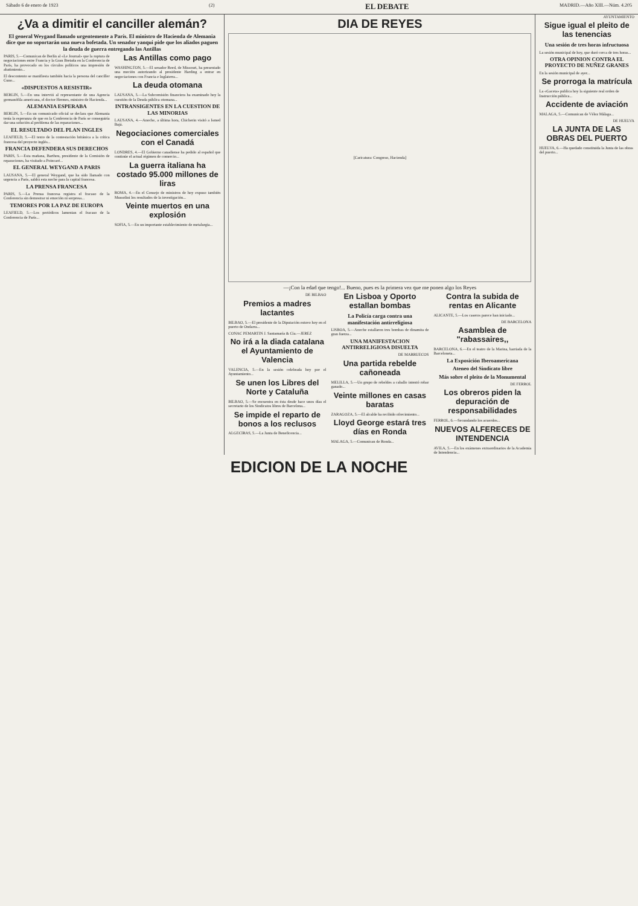Sábado 6 de enero de 1923 (2) EL DEBATE MADRID.—Año XIII.—Núm. 4.205
¿Va a dimitir el canciller alemán?
El general Weygand llamado urgentemente a París. El ministro de Hacienda de Alemania dice que no soportarán una nueva bofetada. Un senador yanqui pide que los aliados paguen la deuda de guerra entregando las Antillas
PARIS, 5.—Comunican de Berlín al «Le Journal» que la ruptura de negociaciones entre Francia y la Gran Bretaña en la Conferencia de París, ha provocado en los círculos políticos una impresión de abatimiento...
El descontento se manifiesta también hacia la persona del canciller Cuno...
«DISPUESTOS A RESISTIR»
BERLIN, 5.—En una interviú al representante de una Agencia germanófila americana, el doctor Hermes, ministro de Hacienda...
ALEMANIA ESPERABA
BERLIN, 5.—En un comunicado oficial se declara que Alemania tenía la esperanza de que en la Conferencia de París se conseguiría dar una solución al problema de las reparaciones...
EL RESULTADO DEL PLAN INGLES
LEAFIELD, 5.—El texto de la contestación británica a la crítica francesa del proyecto inglés...
FRANCIA DEFENDERA SUS DERECHOS
PARIS, 5.—Esta mañana, Barthou, presidente de la Comisión de reparaciones, ha visitado a Poincaré...
EL GENERAL WEYGAND A PARIS
LAUSANA, 5.—El general Weygand, que ha sido llamado con urgencia a París, saldrá esta noche para la capital francesa.
LA PRENSA FRANCESA
PARIS, 5.—La Prensa francesa registra el fracaso de la Conferencia sin demostrar ni emoción ni sorpresa...
TEMORES POR LA PAZ DE EUROPA
LEAFIELD, 5.—Los periódicos lamentan el fracaso de la Conferencia de París...
Las Antillas como pago
WASHINGTON, 5.—El senador Reed, de Missouri, ha presentado una moción autorizando al presidente Harding a entrar en negociaciones con Francia e Inglaterra...
La deuda otomana
LAUSANA, 5.—La Subcomisión financiera ha examinado hoy la cuestión de la Deuda pública otomana...
INTRANSIGENTES EN LA CUESTION DE LAS MINORIAS
LAUSANA, 4.—Anoche, a última hora, Chicherin visitó a Ismed Bajá.
Negociaciones comerciales con el Canadá
LONDRES, 4.—El Gobierno canadiense ha pedido al español que continúe el actual régimen de comercio...
La guerra italiana ha costado 95.000 millones de liras
ROMA, 4.—En el Consejo de ministros de hoy expuso también Mussolini los resultados de la investigación...
Veinte muertos en una explosión
SOFIA, 5.—En un importante establecimiento de metalurgia...
DIA DE REYES
[Caricatura: Congreso, Hacienda]
—¡Con la edad que tengo!... Bueno, pues es la primera vez que me ponen algo los Reyes
DE BILBAO
Premios a madres lactantes
BILBAO, 5.—El presidente de la Diputación estuvo hoy en el puerto de Ondarra...
CONAC PEMARTIN J. Santamaría & Cía.—JEREZ
No irá a la diada catalana el Ayuntamiento de Valencia
VALENCIA, 5.—En la sesión celebrada hoy por el Ayuntamiento...
Se unen los Libres del Norte y Cataluña
BILBAO, 5.—Se encuentra en ésta desde hace unos días el secretario de los Sindicatos libres de Barcelona...
Se impide el reparto de bonos a los reclusos
ALGECIRAS, 5.—La Junta de Beneficencia...
En Lisboa y Oporto estallan bombas
La Policía carga contra una manifestación antirreligiosa
LISBOA, 5.—Anoche estallaron tres bombas de dinamita de gran fuerza...
UNA MANIFESTACION ANTIRRELIGIOSA DISUELTA
DE MARRUECOS
Una partida rebelde cañoneada
MELILLA, 5.—Un grupo de rebeldes a caballo intentó robar ganado...
Veinte millones en casas baratas
ZARAGOZA, 5.—El alcalde ha recibido ofrecimiento...
Lloyd George estará tres días en Ronda
MALAGA, 5.—Comunican de Ronda...
Contra la subida de rentas en Alicante
ALICANTE, 5.—Los caseros parece han iniciado...
DE BARCELONA
Asamblea de "rabassaires,,
BARCELONA, 6.—En el teatro de la Marina, barriada de la Barceloneta...
La Exposición Iberoamericana
Ateneo del Sindicato libre
Más sobre el pleito de la Monumental
DE FERROL
Los obreros piden la depuración de responsabilidades
FERROL, 6.—Secundando los acuerdos...
NUEVOS ALFERECES DE INTENDENCIA
AVILA, 5.—En los exámenes extraordinarios de la Academia de Intendencia...
AYUNTAMIENTO
Sigue igual el pleito de las tenencias
Una sesión de tres horas infructuosa
La sesión municipal de hoy, que duró cerca de tres horas...
OTRA OPINION CONTRA EL PROYECTO DE NUÑEZ GRANES
En la sesión municipal de ayer...
Se prorroga la matrícula
La «Gaceta» publica hoy la siguiente real orden de Instrucción pública...
Accidente de aviación
MALAGA, 5.—Comunican de Vélez Málaga...
DE HUELVA
LA JUNTA DE LAS OBRAS DEL PUERTO
HUELVA, 6.—Ha quedado constituida la Junta de las obras del puerto...
EDICION DE LA NOCHE